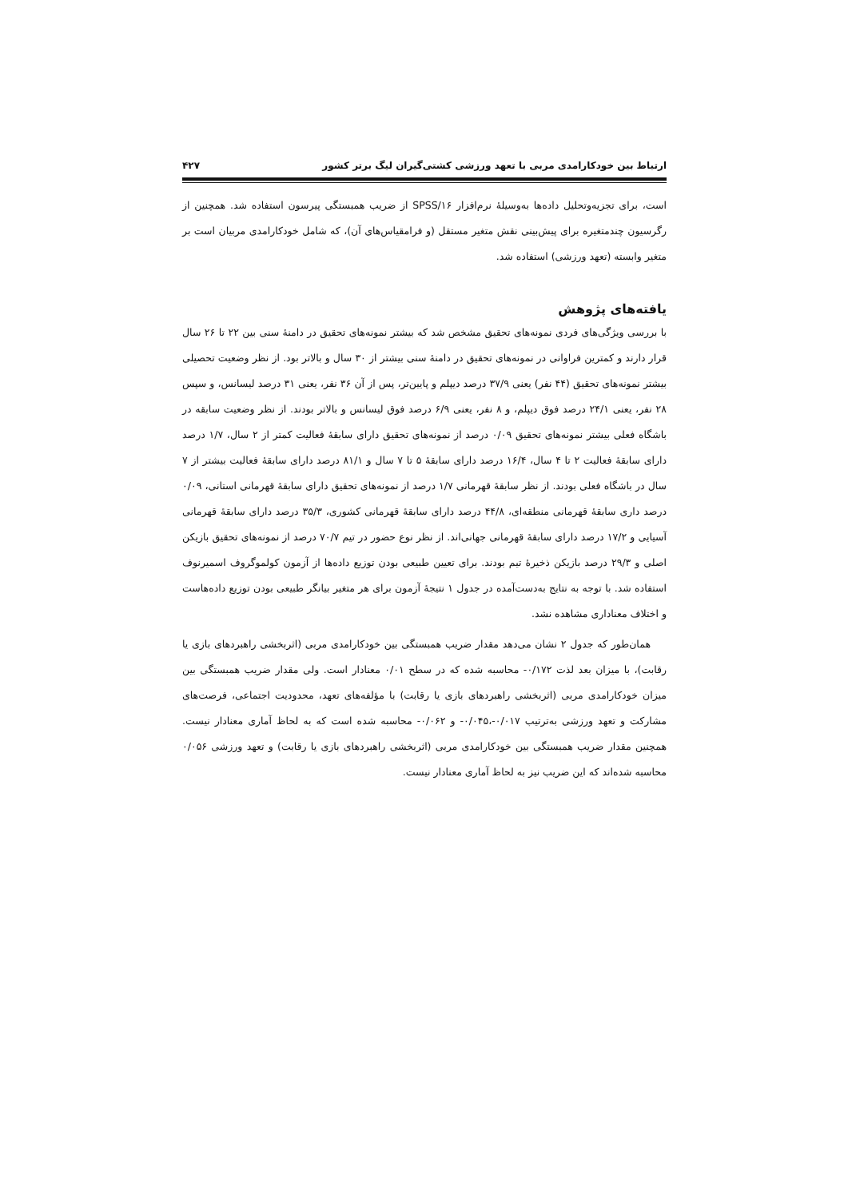ارتباط بین خودکارامدی مربی با تعهد ورزشی کشتی‌گیران لیگ برتر کشور ۴۲۷
است، برای تجزیه‌وتحلیل داده‌ها به‌وسیلۀ نرم‌افزار SPSS/۱۶ از ضریب همبستگی پیرسون استفاده شد. همچنین از رگرسیون چندمتغیره برای پیش‌بینی نقش متغیر مستقل (و فرامقیاس‌های آن)، که شامل خودکارامدی مربیان است بر متغیر وابسته (تعهد ورزشی) استفاده شد.
یافته‌های پژوهش
با بررسی ویژگی‌های فردی نمونه‌های تحقیق مشخص شد که بیشتر نمونه‌های تحقیق در دامنۀ سنی بین ۲۲ تا ۲۶ سال قرار دارند و کمترین فراوانی در نمونه‌های تحقیق در دامنۀ سنی بیشتر از ۳۰ سال و بالاتر بود. از نظر وضعیت تحصیلی بیشتر نمونه‌های تحقیق (۴۴ نفر) یعنی ۳۷/۹ درصد دیپلم و پایین‌تر، پس از آن ۳۶ نفر، یعنی ۳۱ درصد لیسانس، و سپس ۲۸ نفر، یعنی ۲۴/۱ درصد فوق دیپلم، و ۸ نفر، یعنی ۶/۹ درصد فوق لیسانس و بالاتر بودند. از نظر وضعیت سابقه در باشگاه فعلی بیشتر نمونه‌های تحقیق ۰/۰۹ درصد از نمونه‌های تحقیق دارای سابقۀ فعالیت کمتر از ۲ سال، ۱/۷ درصد دارای سابقۀ فعالیت ۲ تا ۴ سال، ۱۶/۴ درصد دارای سابقۀ ۵ تا ۷ سال و ۸۱/۱ درصد دارای سابقۀ فعالیت بیشتر از ۷ سال در باشگاه فعلی بودند. از نظر سابقۀ قهرمانی ۱/۷ درصد از نمونه‌های تحقیق دارای سابقۀ قهرمانی استانی، ۰/۰۹ درصد داری سابقۀ قهرمانی منطقه‌ای، ۴۴/۸ درصد دارای سابقۀ قهرمانی کشوری، ۳۵/۳ درصد دارای سابقۀ قهرمانی آسیایی و ۱۷/۲ درصد دارای سابقۀ قهرمانی جهانی‌اند. از نظر نوع حضور در تیم ۷۰/۷ درصد از نمونه‌های تحقیق بازیکن اصلی و ۲۹/۳ درصد بازیکن ذخیرۀ تیم بودند. برای تعیین طبیعی بودن توزیع داده‌ها از آزمون کولموگروف اسمیرنوف استفاده شد. با توجه به نتایج به‌دست‌آمده در جدول ۱ نتیجۀ آزمون برای هر متغیر بیانگر طبیعی بودن توزیع داده‌هاست و اختلاف معناداری مشاهده نشد.
همان‌طور که جدول ۲ نشان می‌دهد مقدار ضریب همبستگی بین خودکارامدی مربی (اثربخشی راهبردهای بازی یا رقابت)، با میزان بعد لذت ۰/۱۷۲- محاسبه شده که در سطح ۰/۰۱ معنادار است. ولی مقدار ضریب همبستگی بین میزان خودکارامدی مربی (اثربخشی راهبردهای بازی یا رقابت) با مؤلفه‌های تعهد، محدودیت اجتماعی، فرصت‌های مشارکت و تعهد ورزشی به‌ترتیب ۰/۰۱۷-،۰/۰۴۵- و ۰/۰۶۲- محاسبه شده است که به لحاظ آماری معنادار نیست. همچنین مقدار ضریب همبستگی بین خودکارامدی مربی (اثربخشی راهبردهای بازی یا رقابت) و تعهد ورزشی ۰/۰۵۶ محاسبه شده‌اند که این ضریب نیز به لحاظ آماری معنادار نیست.